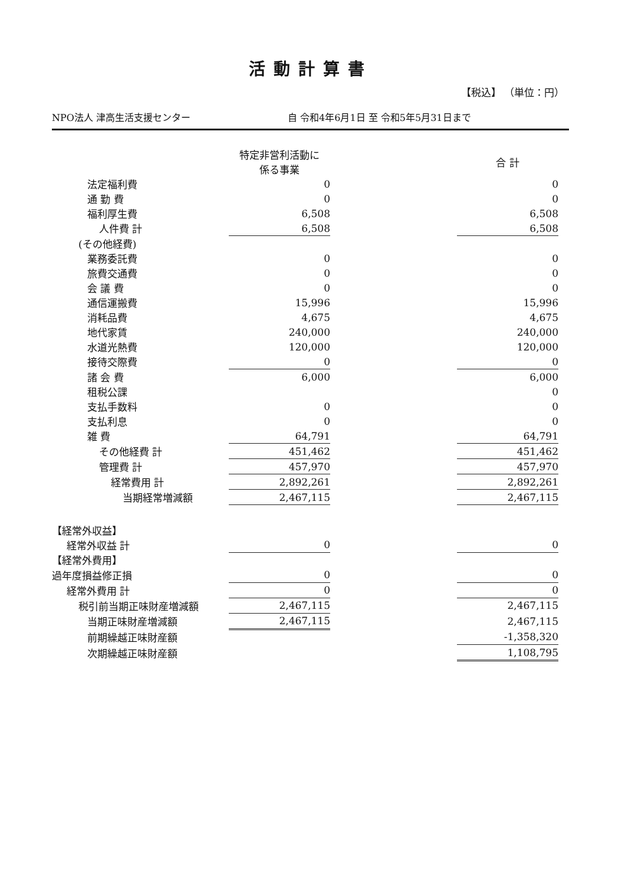活動計算書
【税込】 （単位：円）
NPO法人 津高生活支援センター 自 令和4年6月1日 至 令和5年5月31日まで
| | 特定非営利活動に 係る事業 | | 合 計 |
| --- | --- | --- | --- |
| 法定福利費 | 0 | | 0 |
| 通 勤 費 | 0 | | 0 |
| 福利厚生費 | 6,508 | | 6,508 |
| 人件費 計 | 6,508 | | 6,508 |
| (その他経費) | | | |
| 業務委託費 | 0 | | 0 |
| 旅費交通費 | 0 | | 0 |
| 会 議 費 | 0 | | 0 |
| 通信運搬費 | 15,996 | | 15,996 |
| 消耗品費 | 4,675 | | 4,675 |
| 地代家賃 | 240,000 | | 240,000 |
| 水道光熱費 | 120,000 | | 120,000 |
| 接待交際費 | 0 | | 0 |
| 諸 会 費 | 6,000 | | 6,000 |
| 租税公課 | | | 0 |
| 支払手数料 | 0 | | 0 |
| 支払利息 | 0 | | 0 |
| 雑 費 | 64,791 | | 64,791 |
| その他経費 計 | 451,462 | | 451,462 |
| 管理費 計 | 457,970 | | 457,970 |
| 経常費用 計 | 2,892,261 | | 2,892,261 |
| 当期経常増減額 | 2,467,115 | | 2,467,115 |
| 【経常外収益】 | | | |
| 経常外収益 計 | 0 | | 0 |
| 【経常外費用】 | | | |
| 過年度損益修正損 | 0 | | 0 |
| 経常外費用 計 | 0 | | 0 |
| 税引前当期正味財産増減額 | 2,467,115 | | 2,467,115 |
| 当期正味財産増減額 | 2,467,115 | | 2,467,115 |
| 前期繰越正味財産額 | | | -1,358,320 |
| 次期繰越正味財産額 | | | 1,108,795 |